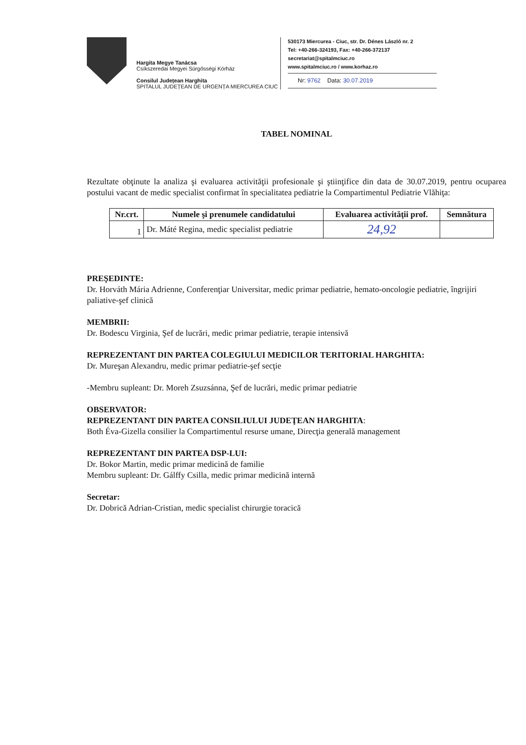Hargita Megye Tanácsa
Csíkszeredai Megyei Sürgősségi Kórház
Consilul Județean Harghita
SPITALUL JUDEȚEAN DE URGENȚA MIERCUREA CIUC
530173 Miercurea - Ciuc, str. Dr. Dénes László nr. 2
Tel: +40-266-324193, Fax: +40-266-372137
secretariat@spitalmciuc.ro
www.spitalmciuc.ro / www.korhaz.ro
Nr: 9762 Data: 30.07.2019
TABEL NOMINAL
Rezultate obţinute la analiza şi evaluarea activităţii profesionale şi ştiinţifice din data de 30.07.2019, pentru ocuparea postului vacant de medic specialist confirmat în specialitatea pediatrie la Compartimentul Pediatrie Vlăhiţa:
| Nr.crt. | Numele şi prenumele candidatului | Evaluarea activităţii prof. | Semnătura |
| --- | --- | --- | --- |
| 1 | Dr. Máté Regina, medic specialist pediatrie | 24,92 | |
PREŞEDINTE:
Dr. Horváth Mária Adrienne, Conferenţiar Universitar, medic primar pediatrie, hemato-oncologie pediatrie, îngrijiri paliative-şef clinică
MEMBRII:
Dr. Bodescu Virginia, Şef de lucrări, medic primar pediatrie, terapie intensivă
REPREZENTANT DIN PARTEA COLEGIULUI MEDICILOR TERITORIAL HARGHITA:
Dr. Mureşan Alexandru, medic primar pediatrie-şef secţie
-Membru supleant: Dr. Moreh Zsuzsánna, Şef de lucrări, medic primar pediatrie
OBSERVATOR:
REPREZENTANT DIN PARTEA CONSILIULUI JUDEŢEAN HARGHITA:
Both Éva-Gizella consilier la Compartimentul resurse umane, Direcţia generală management
REPREZENTANT DIN PARTEA DSP-LUI:
Dr. Bokor Martin, medic primar medicină de familie
Membru supleant: Dr. Gálffy Csilla, medic primar medicină internă
Secretar:
Dr. Dobrică Adrian-Cristian, medic specialist chirurgie toracică